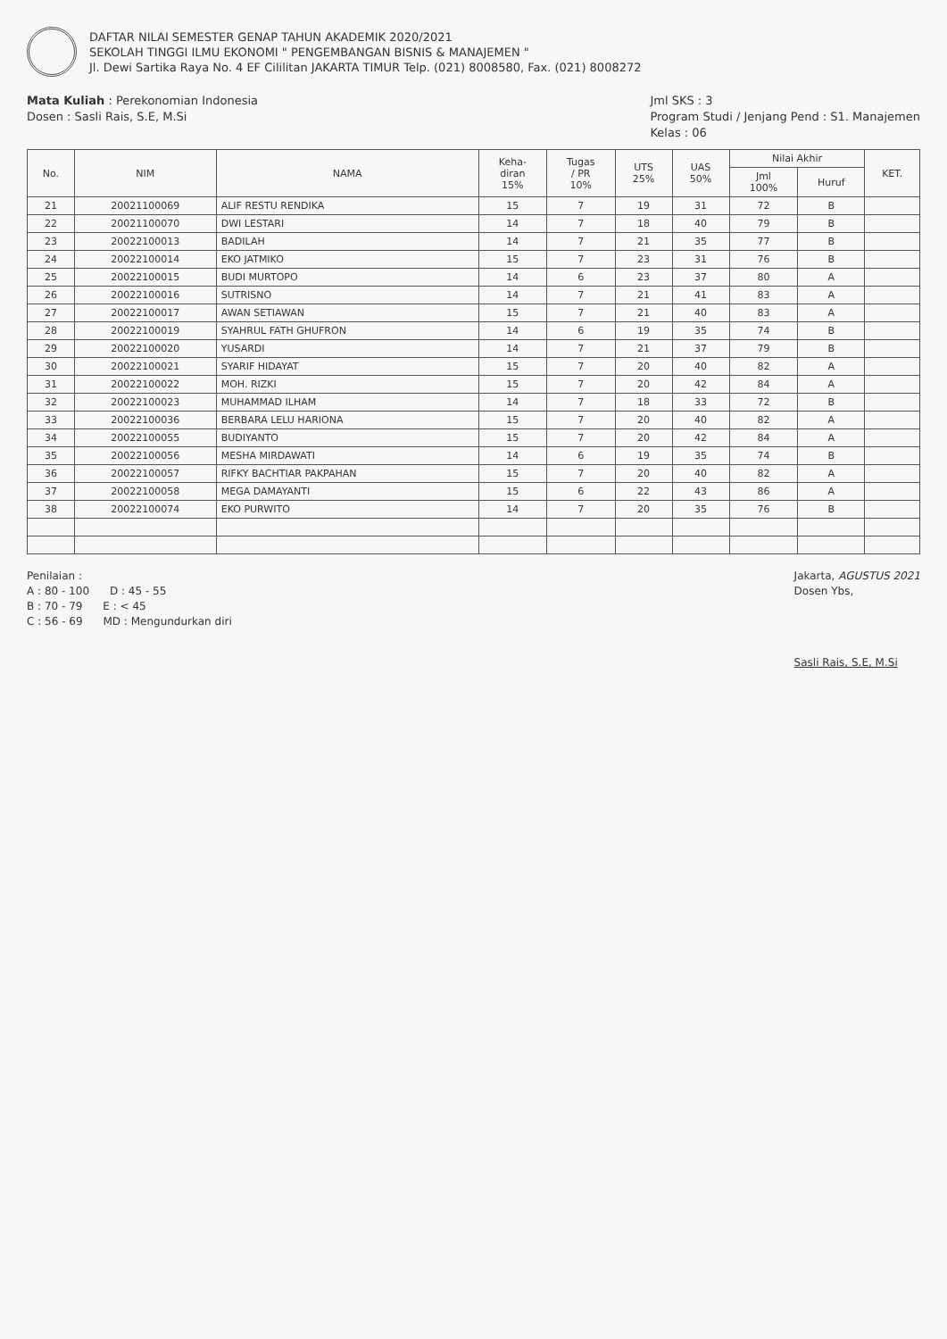DAFTAR NILAI SEMESTER GENAP TAHUN AKADEMIK 2020/2021
SEKOLAH TINGGI ILMU EKONOMI " PENGEMBANGAN BISNIS & MANAJEMEN "
Jl. Dewi Sartika Raya No. 4 EF Cililitan JAKARTA TIMUR Telp. (021) 8008580, Fax. (021) 8008272
Mata Kuliah : Perekonomian Indonesia
Dosen : Sasli Rais, S.E, M.Si
Jml SKS : 3
Program Studi / Jenjang Pend : S1. Manajemen
Kelas : 06
| No. | NIM | NAMA | Keha- diran 15% | Tugas / PR 10% | UTS 25% | UAS 50% | Nilai Akhir | | KET. |
| --- | --- | --- | --- | --- | --- | --- | --- | --- | --- |
| | | | | | | | Jml 100% | Huruf | |
| 21 | 20021100069 | ALIF RESTU RENDIKA | 15 | 7 | 19 | 31 | 72 | B | |
| 22 | 20021100070 | DWI LESTARI | 14 | 7 | 18 | 40 | 79 | B | |
| 23 | 20022100013 | BADILAH | 14 | 7 | 21 | 35 | 77 | B | |
| 24 | 20022100014 | EKO JATMIKO | 15 | 7 | 23 | 31 | 76 | B | |
| 25 | 20022100015 | BUDI MURTOPO | 14 | 6 | 23 | 37 | 80 | A | |
| 26 | 20022100016 | SUTRISNO | 14 | 7 | 21 | 41 | 83 | A | |
| 27 | 20022100017 | AWAN SETIAWAN | 15 | 7 | 21 | 40 | 83 | A | |
| 28 | 20022100019 | SYAHRUL FATH GHUFRON | 14 | 6 | 19 | 35 | 74 | B | |
| 29 | 20022100020 | YUSARDI | 14 | 7 | 21 | 37 | 79 | B | |
| 30 | 20022100021 | SYARIF HIDAYAT | 15 | 7 | 20 | 40 | 82 | A | |
| 31 | 20022100022 | MOH. RIZKI | 15 | 7 | 20 | 42 | 84 | A | |
| 32 | 20022100023 | MUHAMMAD ILHAM | 14 | 7 | 18 | 33 | 72 | B | |
| 33 | 20022100036 | BERBARA LELU HARIONA | 15 | 7 | 20 | 40 | 82 | A | |
| 34 | 20022100055 | BUDIYANTO | 15 | 7 | 20 | 42 | 84 | A | |
| 35 | 20022100056 | MESHA MIRDAWATI | 14 | 6 | 19 | 35 | 74 | B | |
| 36 | 20022100057 | RIFKY BACHTIAR PAKPAHAN | 15 | 7 | 20 | 40 | 82 | A | |
| 37 | 20022100058 | MEGA DAMAYANTI | 15 | 6 | 22 | 43 | 86 | A | |
| 38 | 20022100074 | EKO PURWITO | 14 | 7 | 20 | 35 | 76 | B | |
Penilaian :
A : 80 - 100 D : 45 - 55
B : 70 - 79 E : < 45
C : 56 - 69 MD : Mengundurkan diri
Jakarta, AGUSTUS 2021
Dosen Ybs,
Sasli Rais, S.E, M.Si